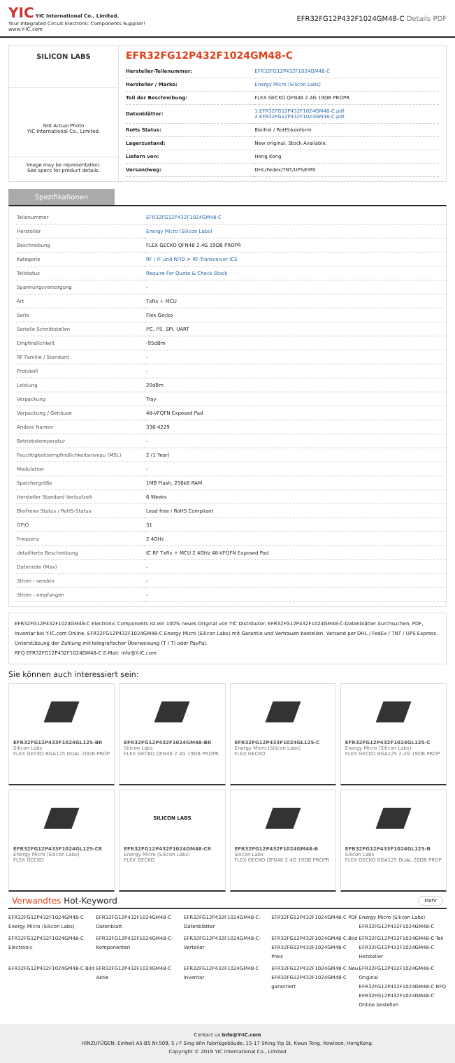YIC YIC International Co., Limited.
Your Integrated Circuit Electronic Components Supplier!
www.Y-IC.com
EFR32FG12P432F1024GM48-C Details PDF
SILICON LABS
Not Actual Photo
YIC International Co., Limited.
Image may be representation.
See specs for product details.
EFR32FG12P432F1024GM48-C
| Hersteller-Teilenummer: | EFR32FG12P432F1024GM48-C |
| Hersteller / Marke: | Energy Micro (Silicon Labs) |
| Teil der Beschreibung: | FLEX GECKO QFN48 2.4G 19DB PROPR |
| Datenblätter: | 1.EFR32FG12P432F1024GM48-C.pdf 2.EFR32FG12P432F1024GM48-C.pdf |
| RoHs Status: | Bleifrei / RoHS-konform |
| Lagerzustand: | New original, Stock Available. |
| Liefern von: | Hong Kong |
| Versandweg: | DHL/Fedex/TNT/UPS/EMS |
Spezifikationen
| Teilenummer | EFR32FG12P432F1024GM48-C |
| Hersteller | Energy Micro (Silicon Labs) |
| Beschreibung | FLEX GECKO QFN48 2.4G 19DB PROPR |
| Kategorie | RF / IF und RFID > RF-Transceiver ICS |
| Teilstatus | Require For Quote & Check Stock |
| Spannungsversorgung | - |
| Art | TxRx + MCU |
| Serie | Flex Gecko |
| Serielle Schnittstellen | I²C, I²S, SPI, UART |
| Empfindlichkeit | -95dBm |
| RF Familie / Standard | - |
| Protokoll | - |
| Leistung | 20dBm |
| Verpackung | Tray |
| Verpackung / Gehäuse | 48-VFQFN Exposed Pad |
| Andere Namen | 336-4229 |
| Betriebstemperatur | - |
| Feuchtigkeitsempfindlichkeitsniveau (MSL) | 2 (1 Year) |
| Modulation | - |
| Speichergröße | 1MB Flash, 256kB RAM |
| Hersteller Standard Vorlaufzeit | 6 Weeks |
| Bleifreier Status / RoHS-Status | Lead free / RoHS Compliant |
| GPIO | 31 |
| Frequenz | 2.4GHz |
| detaillierte Beschreibung | IC RF TxRx + MCU 2.4GHz 48-VFQFN Exposed Pad |
| Datenrate (Max) | - |
| Strom - senden | - |
| Strom - empfangen | - |
EFR32FG12P432F1024GM48-C Electronic Components ist ein 100% neues Original von YIC Distributor, EFR32FG12P432F1024GM48-C-Datenblätter durchsuchen, PDF, Inventar bei Y-IC.com Online, EFR32FG12P432F1024GM48-C Energy Micro (Silicon Labs) mit Garantie und Vertrauen bestellen. Versand per DHL / FedEx / TNT / UPS Express. Unterstützung der Zahlung mit telegrafischer Überweisung (T / T) oder PayPal.
RFQ EFR32FG12P432F1024GM48-C E-Mail: Info@Y-IC.com
Sie können auch interessiert sein:
EFR32FG12P433F1024GL125-BR
Silicon Labs
FLEX GECKO BGA125 DUAL 20DB PROP
EFR32FG12P432F1024GM48-BR
Silicon Labs
FLEX GECKO QFN48 2.4G 19DB PROPR
EFR32FG12P433F1024GL125-C
Energy Micro (Silicon Labs)
FLEX GECKO
EFR32FG12P432F1024GL125-C
Energy Micro (Silicon Labs)
FLEX GECKO BGA125 2.4G 19DB PROP
EFR32FG12P433F1024GL125-CR
Energy Micro (Silicon Labs)
FLEX GECKO
SILICON LABS
EFR32FG12P432F1024GM48-CR
Energy Micro (Silicon Labs)
FLEX GECKO
EFR32FG12P432F1024GM48-B
Silicon Labs
FLEX GECKO QFN48 2.4G 19DB PROPR
EFR32FG12P433F1024GL125-B
Silicon Labs
FLEX GECKO BGA125 DUAL 20DB PROP
Verwandtes Hot-Keyword
Mehr
EFR32FG12P432F1024GM48-C Energy Micro (Silicon Labs)
EFR32FG12P432F1024GM48-C Datenblatt
EFR32FG12P432F1024GM48-C-Datenblätter
EFR32FG12P432F1024GM48-C PDF
Energy Micro (Silicon Labs) EFR32FG12P432F1024GM48-C
EFR32FG12P432F1024GM48-C Electronic
EFR32FG12P432F1024GM48-C-Komponenten
EFR32FG12P432F1024GM48-C-Verteiler
EFR32FG12P432F1024GM48-C-Bild
EFR32FG12P432F1024GM48-C Preis
EFR32FG12P432F1024GM48-C-Teil
EFR32FG12P432F1024GM48-C Hersteller
EFR32FG12P432F1024GM48-C Bild
EFR32FG12P432F1024GM48-C Aktie
EFR32FG12P432F1024GM48-C Inventar
EFR32FG12P432F1024GM48-C Neu
EFR32FG12P432F1024GM48-C garantiert
EFR32FG12P432F1024GM48-C Original
EFR32FG12P432F1024GM48-C RFQ
EFR32FG12P432F1024GM48-C Online bestellen
Contact us:Info@Y-IC.com
HINZUFÜGEN: Einheit A5-B5 Nr.509, 5 / F Sing Win Fabrikgebäude, 15-17 Shing Yip St, Kwun Tong, Kowloon, HongKong.
Copyright © 2019 YIC International Co., Limited